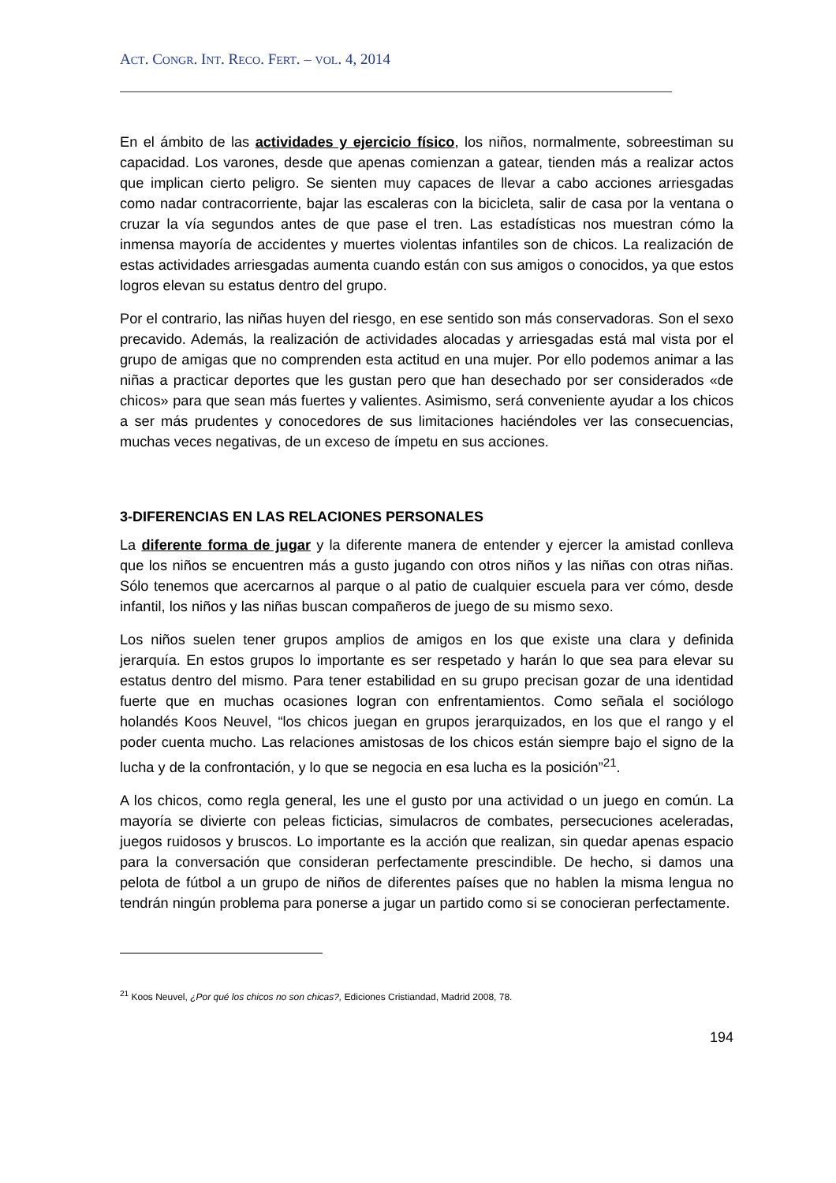ACT. CONGR. INT. RECO. FERT. – VOL. 4, 2014
En el ámbito de las actividades y ejercicio físico, los niños, normalmente, sobreestiman su capacidad. Los varones, desde que apenas comienzan a gatear, tienden más a realizar actos que implican cierto peligro. Se sienten muy capaces de llevar a cabo acciones arriesgadas como nadar contracorriente, bajar las escaleras con la bicicleta, salir de casa por la ventana o cruzar la vía segundos antes de que pase el tren. Las estadísticas nos muestran cómo la inmensa mayoría de accidentes y muertes violentas infantiles son de chicos. La realización de estas actividades arriesgadas aumenta cuando están con sus amigos o conocidos, ya que estos logros elevan su estatus dentro del grupo.
Por el contrario, las niñas huyen del riesgo, en ese sentido son más conservadoras. Son el sexo precavido. Además, la realización de actividades alocadas y arriesgadas está mal vista por el grupo de amigas que no comprenden esta actitud en una mujer. Por ello podemos animar a las niñas a practicar deportes que les gustan pero que han desechado por ser considerados «de chicos» para que sean más fuertes y valientes. Asimismo, será conveniente ayudar a los chicos a ser más prudentes y conocedores de sus limitaciones haciéndoles ver las consecuencias, muchas veces negativas, de un exceso de ímpetu en sus acciones.
3-DIFERENCIAS EN LAS RELACIONES PERSONALES
La diferente forma de jugar y la diferente manera de entender y ejercer la amistad conlleva que los niños se encuentren más a gusto jugando con otros niños y las niñas con otras niñas. Sólo tenemos que acercarnos al parque o al patio de cualquier escuela para ver cómo, desde infantil, los niños y las niñas buscan compañeros de juego de su mismo sexo.
Los niños suelen tener grupos amplios de amigos en los que existe una clara y definida jerarquía. En estos grupos lo importante es ser respetado y harán lo que sea para elevar su estatus dentro del mismo. Para tener estabilidad en su grupo precisan gozar de una identidad fuerte que en muchas ocasiones logran con enfrentamientos. Como señala el sociólogo holandés Koos Neuvel, “los chicos juegan en grupos jerarquizados, en los que el rango y el poder cuenta mucho. Las relaciones amistosas de los chicos están siempre bajo el signo de la lucha y de la confrontación, y lo que se negocia en esa lucha es la posición”<sup>21</sup>.
A los chicos, como regla general, les une el gusto por una actividad o un juego en común. La mayoría se divierte con peleas ficticias, simulacros de combates, persecuciones aceleradas, juegos ruidosos y bruscos. Lo importante es la acción que realizan, sin quedar apenas espacio para la conversación que consideran perfectamente prescindible. De hecho, si damos una pelota de fútbol a un grupo de niños de diferentes países que no hablen la misma lengua no tendrán ningún problema para ponerse a jugar un partido como si se conocieran perfectamente.
<sup>21</sup> Koos Neuvel, ¿Por qué los chicos no son chicas?, Ediciones Cristiandad, Madrid 2008, 78.
194